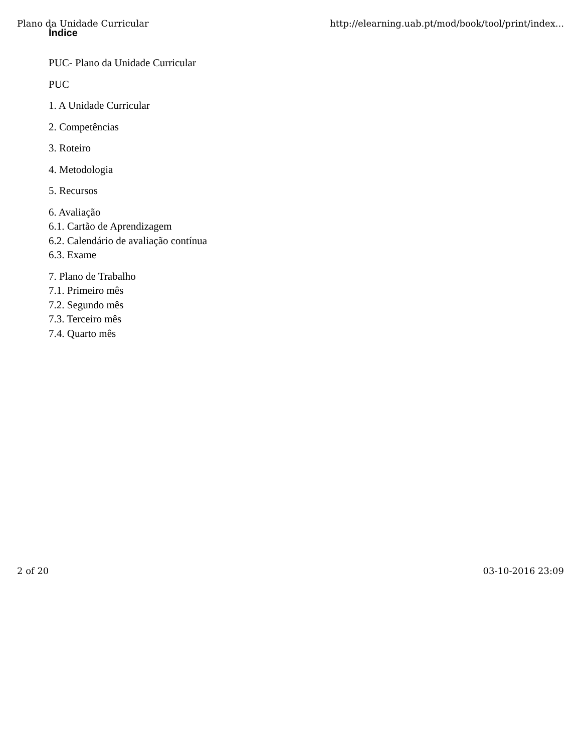Plano da Unidade Curricular http://elearning.uab.pt/mod/book/tool/print/index...
Índice
PUC- Plano da Unidade Curricular
PUC
1. A Unidade Curricular
2. Competências
3. Roteiro
4. Metodologia
5. Recursos
6. Avaliação
6.1. Cartão de Aprendizagem
6.2. Calendário de avaliação contínua
6.3. Exame
7. Plano de Trabalho
7.1. Primeiro mês
7.2. Segundo mês
7.3. Terceiro mês
7.4. Quarto mês
2 of 20 03-10-2016 23:09